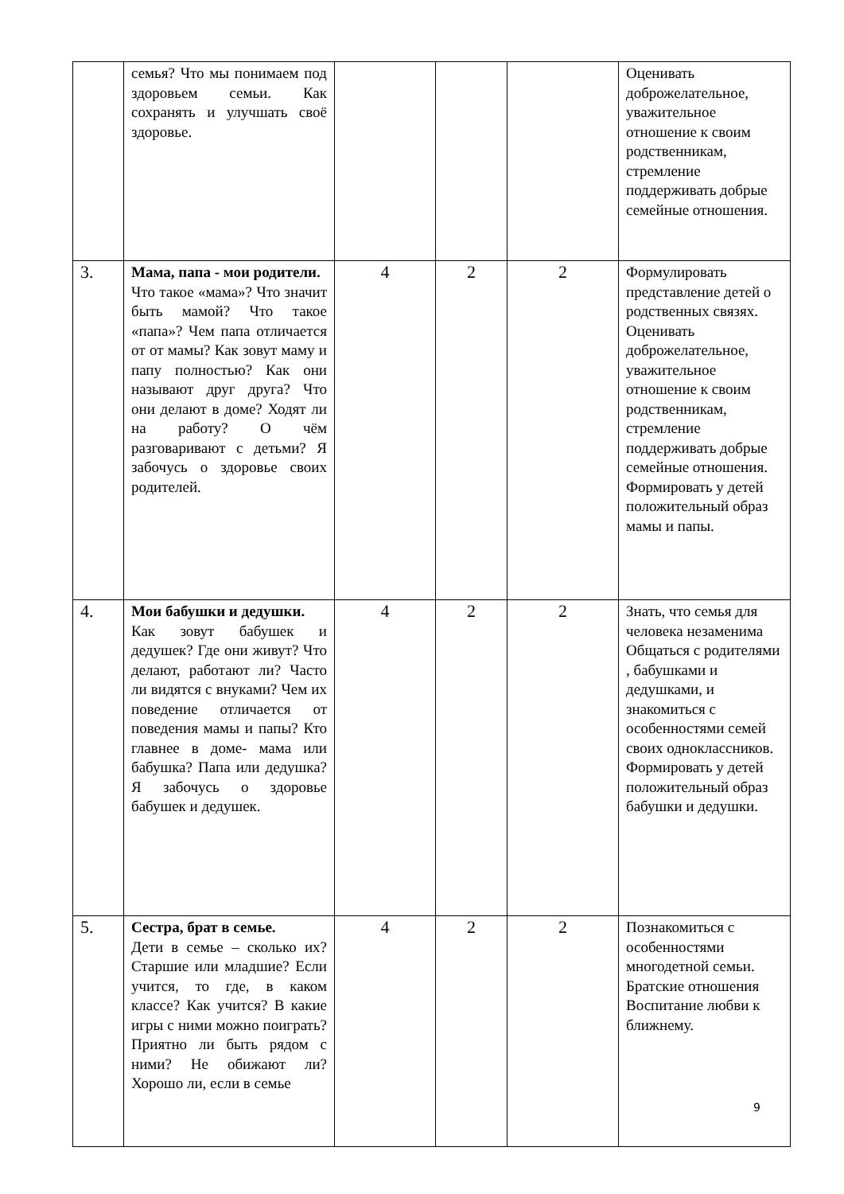| | семья? Что мы понимаем под здоровьем семьи. Как сохранять и улучшать своё здоровье. | | | | Оценивать доброжелательное, уважительное отношение к своим родственникам, стремление поддерживать добрые семейные отношения. |
| 3. | Мама, папа - мои родители. Что такое «мама»? Что значит быть мамой? Что такое «папа»? Чем папа отличается от от мамы? Как зовут маму и папу полностью? Как они называют друг друга? Что они делают в доме? Ходят ли на работу? О чём разговаривают с детьми? Я забочусь о здоровье своих родителей. | 4 | 2 | 2 | Формулировать представление детей о родственных связях. Оценивать доброжелательное, уважительное отношение к своим родственникам, стремление поддерживать добрые семейные отношения. Формировать у детей положительный образ мамы и папы. |
| 4. | Мои бабушки и дедушки. Как зовут бабушек и дедушек? Где они живут? Что делают, работают ли? Часто ли видятся с внуками? Чем их поведение отличается от поведения мамы и папы? Кто главнее в доме- мама или бабушка? Папа или дедушка? Я забочусь о здоровье бабушек и дедушек. | 4 | 2 | 2 | Знать, что семья для человека незаменима Общаться с родителями , бабушками и дедушками, и знакомиться с особенностями семей своих одноклассников. Формировать у детей положительный образ бабушки и дедушки. |
| 5. | Сестра, брат в семье. Дети в семье – сколько их? Старшие или младшие? Если учится, то где, в каком классе? Как учится? В какие игры с ними можно поиграть? Приятно ли быть рядом с ними? Не обижают ли? Хорошо ли, если в семье | 4 | 2 | 2 | Познакомиться с особенностями многодетной семьи. Братские отношения Воспитание любви к ближнему. |
9